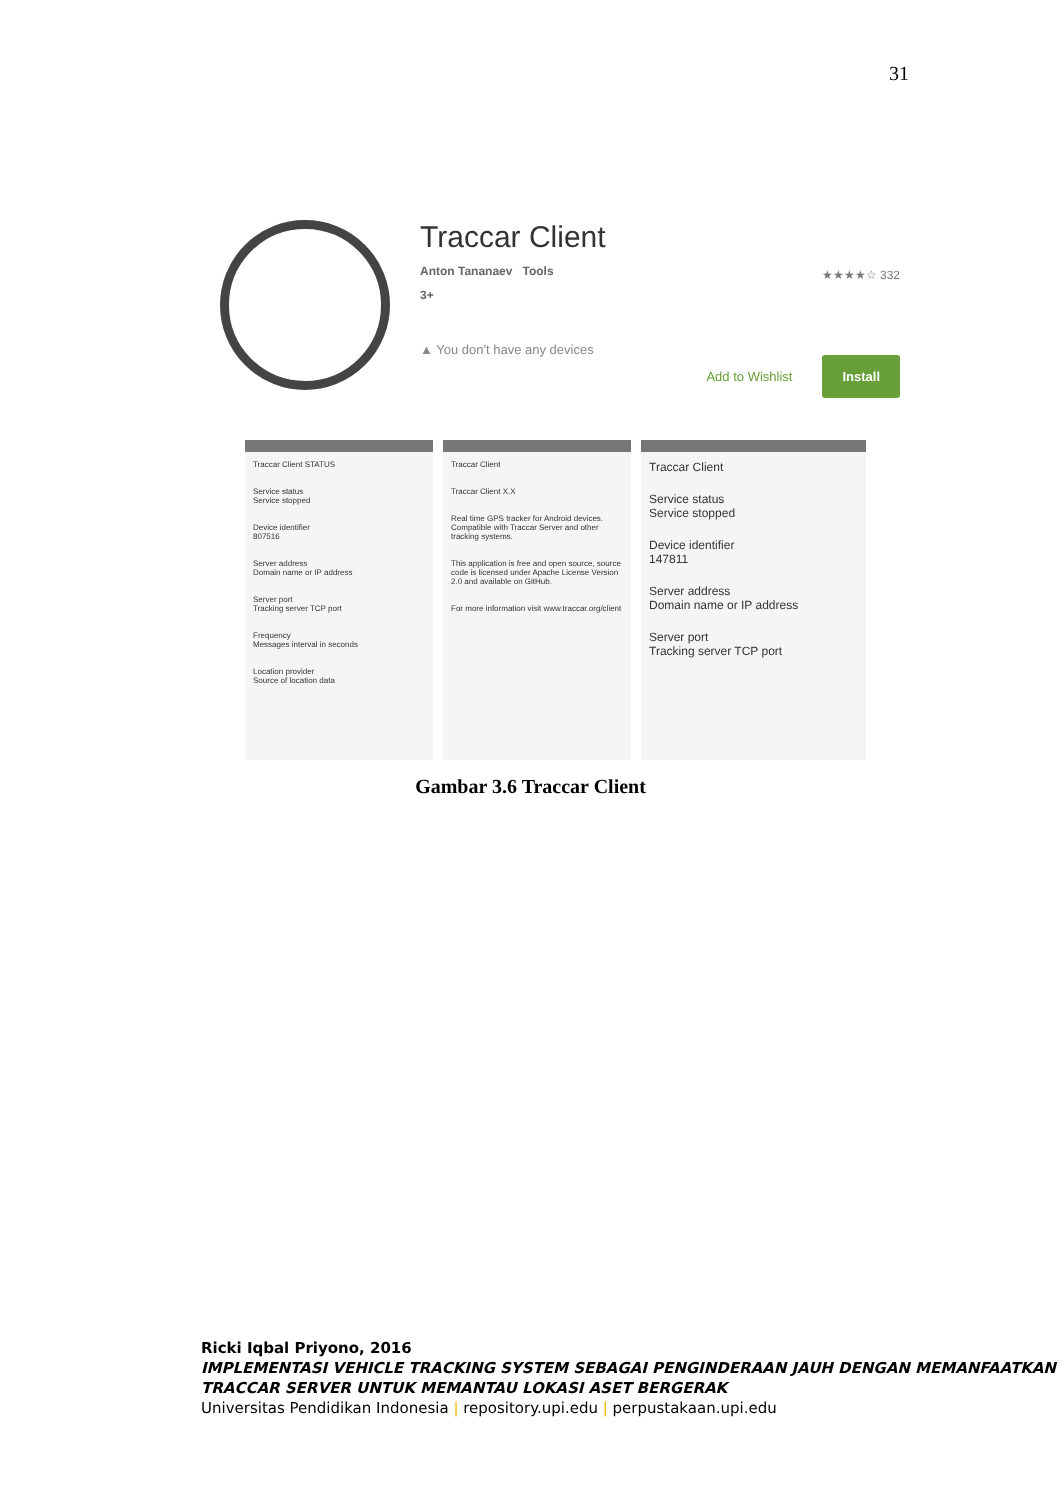31
Traccar Client
Anton Tananaev Tools
★★★★☆ 332
3+
▲ You don't have any devices
Add to Wishlist Install
Traccar Client STATUS
Service status
Service stopped
Device identifier
807516
Server address
Domain name or IP address
Server port
Tracking server TCP port
Frequency
Messages interval in seconds
Location provider
Source of location data
Traccar Client
Traccar Client X.X
Real time GPS tracker for Android devices. Compatible with Traccar Server and other tracking systems.
This application is free and open source, source code is licensed under Apache License Version 2.0 and available on GitHub.
For more information visit www.traccar.org/client
Traccar Client
Service status
Service stopped
Device identifier
147811
Server address
Domain name or IP address
Server port
Tracking server TCP port
Gambar 3.6 Traccar Client
Ricki Iqbal Priyono, 2016
IMPLEMENTASI VEHICLE TRACKING SYSTEM SEBAGAI PENGINDERAAN JAUH DENGAN MEMANFAATKAN TRACCAR SERVER UNTUK MEMANTAU LOKASI ASET BERGERAK
Universitas Pendidikan Indonesia | repository.upi.edu | perpustakaan.upi.edu